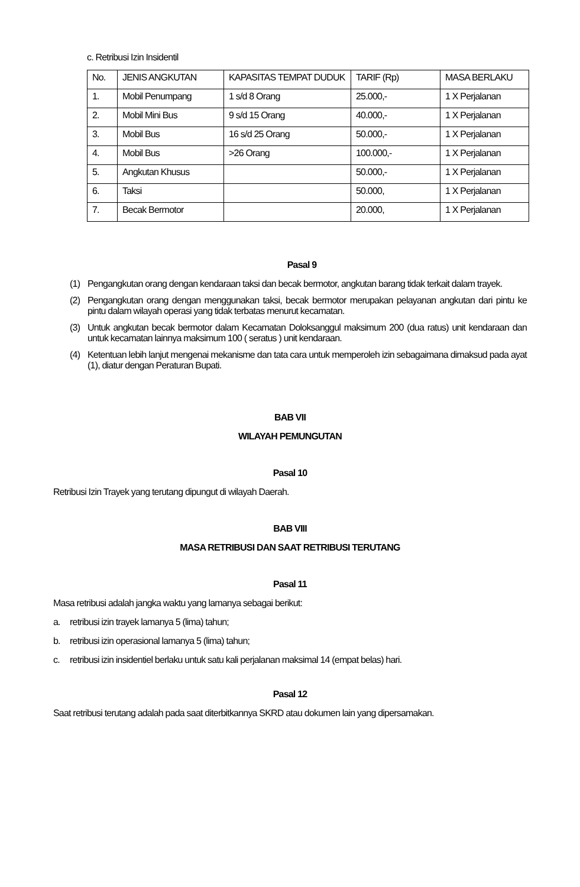c. Retribusi Izin Insidentil
| No. | JENIS ANGKUTAN | KAPASITAS TEMPAT DUDUK | TARIF (Rp) | MASA BERLAKU |
| 1. | Mobil Penumpang | 1 s/d 8 Orang | 25.000,- | 1 X Perjalanan |
| 2. | Mobil Mini Bus | 9 s/d 15 Orang | 40.000,- | 1 X Perjalanan |
| 3. | Mobil Bus | 16 s/d 25 Orang | 50.000,- | 1 X Perjalanan |
| 4. | Mobil Bus | >26 Orang | 100.000,- | 1 X Perjalanan |
| 5. | Angkutan Khusus | | 50.000,- | 1 X Perjalanan |
| 6. | Taksi | | 50.000, | 1 X Perjalanan |
| 7. | Becak Bermotor | | 20.000, | 1 X Perjalanan |
Pasal 9
(1) Pengangkutan orang dengan kendaraan taksi dan becak bermotor, angkutan barang tidak terkait dalam trayek.
(2) Pengangkutan orang dengan menggunakan taksi, becak bermotor merupakan pelayanan angkutan dari pintu ke pintu dalam wilayah operasi yang tidak terbatas menurut kecamatan.
(3) Untuk angkutan becak bermotor dalam Kecamatan Doloksanggul maksimum 200 (dua ratus) unit kendaraan dan untuk kecamatan lainnya maksimum 100 ( seratus ) unit kendaraan.
(4) Ketentuan lebih lanjut mengenai mekanisme dan tata cara untuk memperoleh izin sebagaimana dimaksud pada ayat (1), diatur dengan Peraturan Bupati.
BAB VII
WILAYAH PEMUNGUTAN
Pasal 10
Retribusi Izin Trayek yang terutang dipungut di wilayah Daerah.
BAB VIII
MASA RETRIBUSI DAN SAAT RETRIBUSI TERUTANG
Pasal 11
Masa retribusi adalah jangka waktu yang lamanya sebagai berikut:
a. retribusi izin trayek lamanya 5 (lima) tahun;
b. retribusi izin operasional lamanya 5 (lima) tahun;
c. retribusi izin insidentiel berlaku untuk satu kali perjalanan maksimal 14 (empat belas) hari.
Pasal 12
Saat retribusi terutang adalah pada saat diterbitkannya SKRD atau dokumen lain yang dipersamakan.